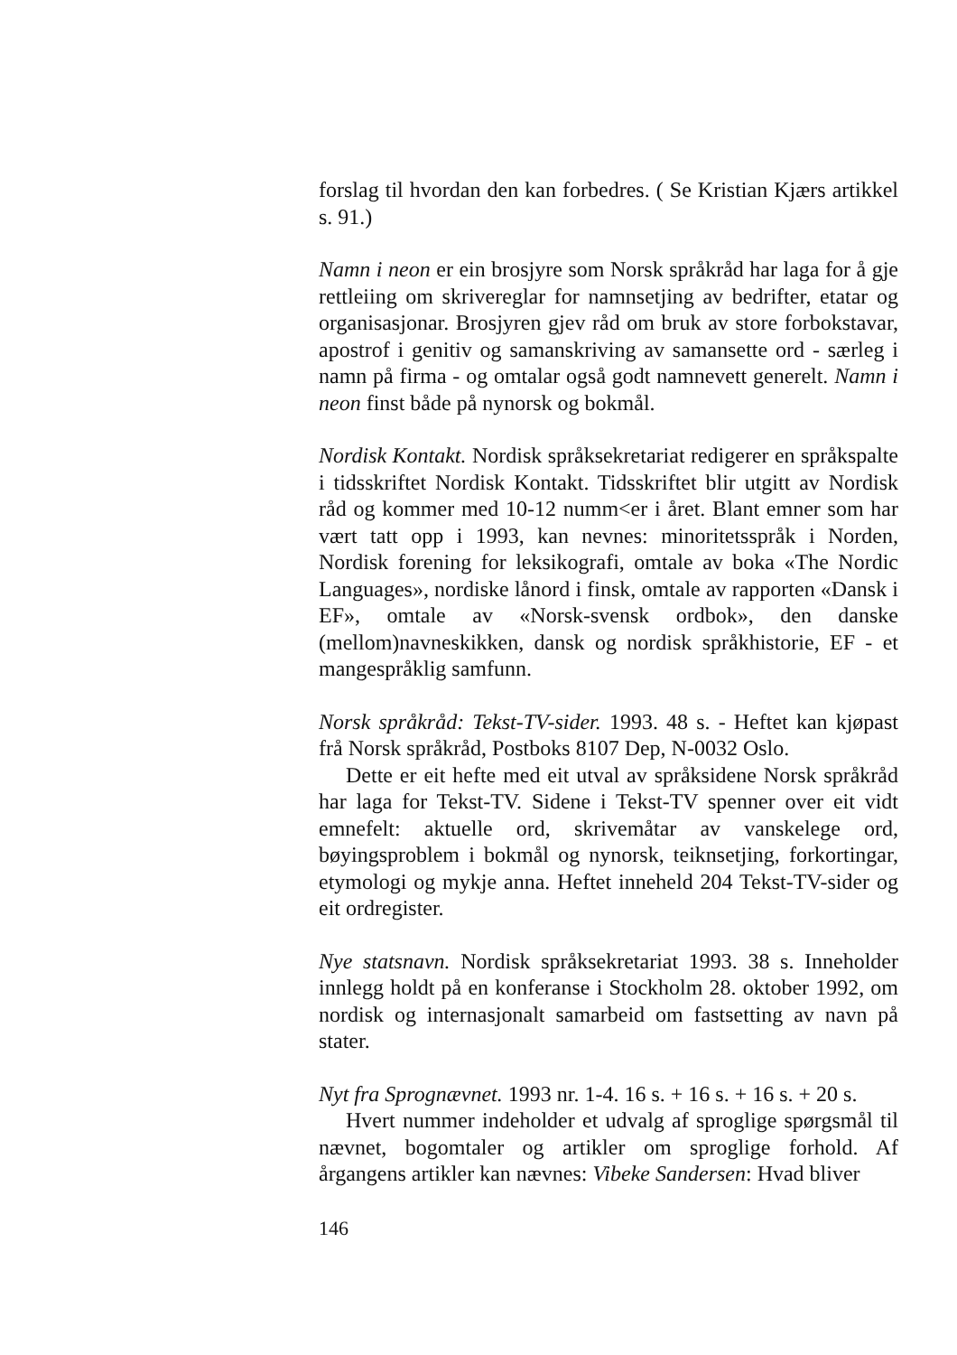forslag til hvordan den kan forbedres. ( Se Kristian Kjærs artikkel s. 91.)
Namn i neon er ein brosjyre som Norsk språkråd har laga for å gje rettleiing om skrivereglar for namnsetjing av bedrifter, etatar og organisasjonar. Brosjyren gjev råd om bruk av store forbokstavar, apostrof i genitiv og samanskriving av samansette ord - særleg i namn på firma - og omtalar også godt namnevett generelt. Namn i neon finst både på nynorsk og bokmål.
Nordisk Kontakt. Nordisk språksekretariat redigerer en språkspalte i tidsskriftet Nordisk Kontakt. Tidsskriftet blir utgitt av Nordisk råd og kommer med 10-12 numm<er i året. Blant emner som har vært tatt opp i 1993, kan nevnes: minoritetsspråk i Norden, Nordisk forening for leksikografi, omtale av boka «The Nordic Languages», nordiske lånord i finsk, omtale av rapporten «Dansk i EF», omtale av «Norsk-svensk ordbok», den danske (mellom)navneskikken, dansk og nordisk språkhistorie, EF - et mangespråklig samfunn.
Norsk språkråd: Tekst-TV-sider. 1993. 48 s. - Heftet kan kjøpast frå Norsk språkråd, Postboks 8107 Dep, N-0032 Oslo.
Dette er eit hefte med eit utval av språksidene Norsk språkråd har laga for Tekst-TV. Sidene i Tekst-TV spenner over eit vidt emnefelt: aktuelle ord, skrivemåtar av vanskelege ord, bøyingsproblem i bokmål og nynorsk, teiknsetjing, forkortingar, etymologi og mykje anna. Heftet inneheld 204 Tekst-TV-sider og eit ordregister.
Nye statsnavn. Nordisk språksekretariat 1993. 38 s. Inneholder innlegg holdt på en konferanse i Stockholm 28. oktober 1992, om nordisk og internasjonalt samarbeid om fastsetting av navn på stater.
Nyt fra Sprognævnet. 1993 nr. 1-4. 16 s. + 16 s. + 16 s. + 20 s.
Hvert nummer indeholder et udvalg af sproglige spørgsmål til nævnet, bogomtaler og artikler om sproglige forhold. Af årgangens artikler kan nævnes: Vibeke Sandersen: Hvad bliver
146